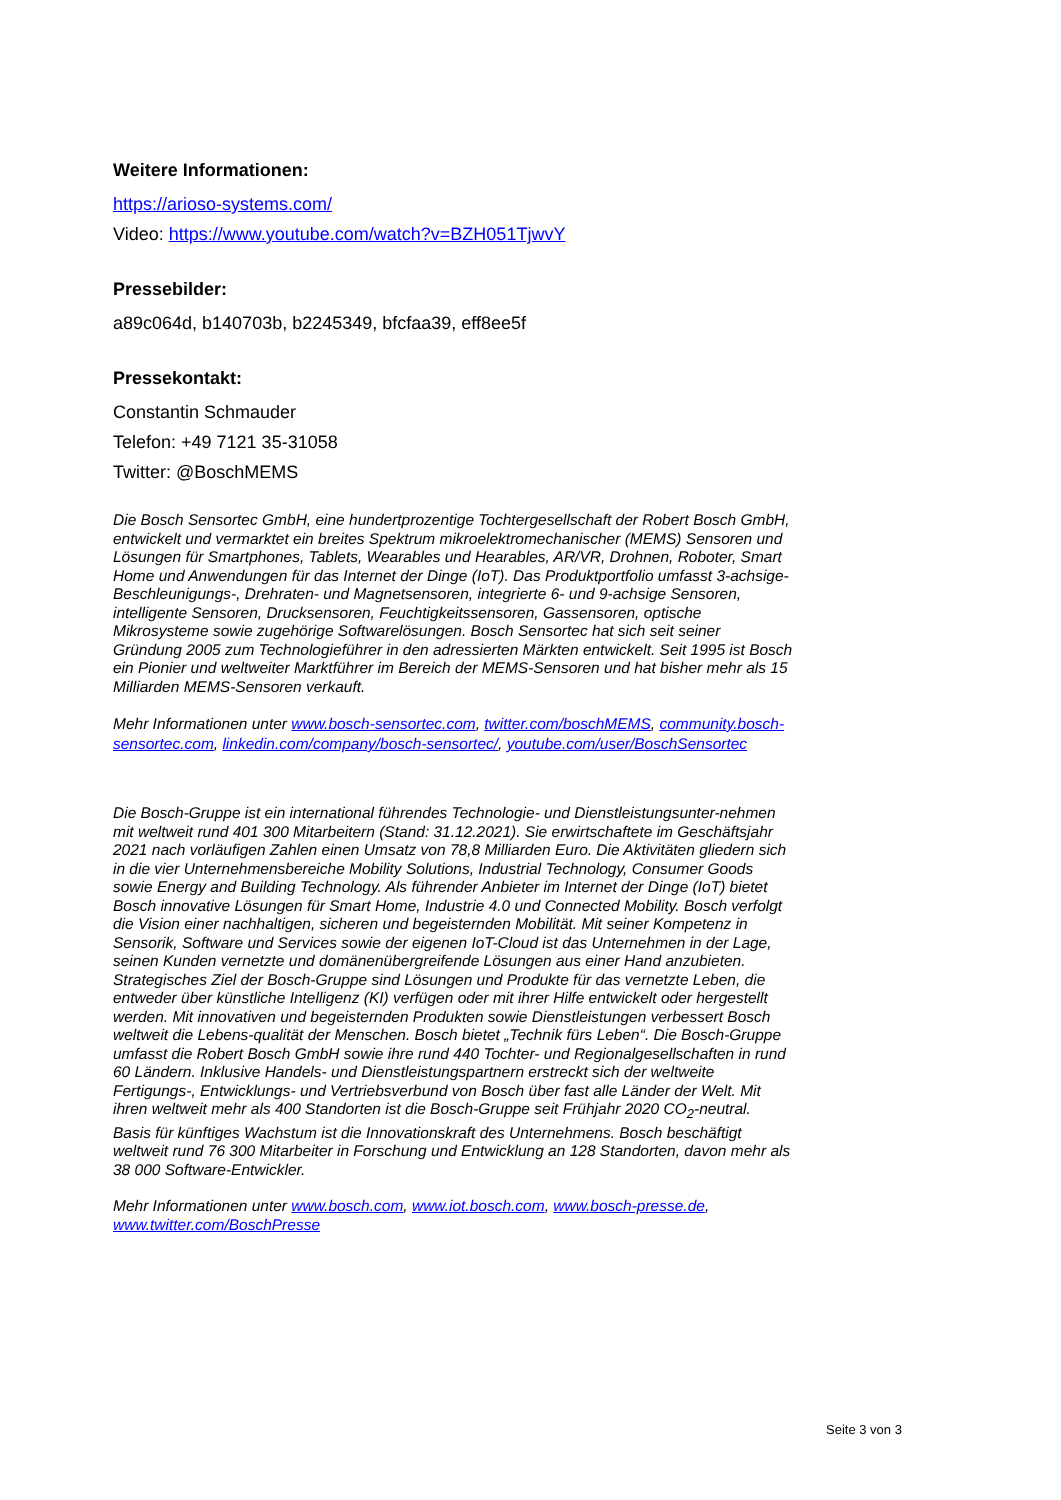Weitere Informationen:
https://arioso-systems.com/
Video: https://www.youtube.com/watch?v=BZH051TjwvY
Pressebilder:
a89c064d, b140703b, b2245349, bfcfaa39, eff8ee5f
Pressekontakt:
Constantin Schmauder
Telefon: +49 7121 35-31058
Twitter: @BoschMEMS
Die Bosch Sensortec GmbH, eine hundertprozentige Tochtergesellschaft der Robert Bosch GmbH, entwickelt und vermarktet ein breites Spektrum mikroelektromechanischer (MEMS) Sensoren und Lösungen für Smartphones, Tablets, Wearables und Hearables, AR/VR, Drohnen, Roboter, Smart Home und Anwendungen für das Internet der Dinge (IoT). Das Produktportfolio umfasst 3-achsige-Beschleunigungs-, Drehraten- und Magnetsensoren, integrierte 6- und 9-achsige Sensoren, intelligente Sensoren, Drucksensoren, Feuchtigkeitssensoren, Gassensoren, optische Mikrosysteme sowie zugehörige Softwarelösungen. Bosch Sensortec hat sich seit seiner Gründung 2005 zum Technologieführer in den adressierten Märkten entwickelt. Seit 1995 ist Bosch ein Pionier und weltweiter Marktführer im Bereich der MEMS-Sensoren und hat bisher mehr als 15 Milliarden MEMS-Sensoren verkauft.
Mehr Informationen unter www.bosch-sensortec.com, twitter.com/boschMEMS, community.bosch-sensortec.com, linkedin.com/company/bosch-sensortec/, youtube.com/user/BoschSensortec
Die Bosch-Gruppe ist ein international führendes Technologie- und Dienstleistungsunter-nehmen mit weltweit rund 401 300 Mitarbeitern (Stand: 31.12.2021). Sie erwirtschaftete im Geschäftsjahr 2021 nach vorläufigen Zahlen einen Umsatz von 78,8 Milliarden Euro. Die Aktivitäten gliedern sich in die vier Unternehmensbereiche Mobility Solutions, Industrial Technology, Consumer Goods sowie Energy and Building Technology. Als führender Anbieter im Internet der Dinge (IoT) bietet Bosch innovative Lösungen für Smart Home, Industrie 4.0 und Connected Mobility. Bosch verfolgt die Vision einer nachhaltigen, sicheren und begeisternden Mobilität. Mit seiner Kompetenz in Sensorik, Software und Services sowie der eigenen IoT-Cloud ist das Unternehmen in der Lage, seinen Kunden vernetzte und domänenübergreifende Lösungen aus einer Hand anzubieten. Strategisches Ziel der Bosch-Gruppe sind Lösungen und Produkte für das vernetzte Leben, die entweder über künstliche Intelligenz (KI) verfügen oder mit ihrer Hilfe entwickelt oder hergestellt werden. Mit innovativen und begeisternden Produkten sowie Dienstleistungen verbessert Bosch weltweit die Lebens-qualität der Menschen. Bosch bietet „Technik fürs Leben“. Die Bosch-Gruppe umfasst die Robert Bosch GmbH sowie ihre rund 440 Tochter- und Regionalgesellschaften in rund 60 Ländern. Inklusive Handels- und Dienstleistungspartnern erstreckt sich der weltweite Fertigungs-, Entwicklungs- und Vertriebsverbund von Bosch über fast alle Länder der Welt. Mit ihren weltweit mehr als 400 Standorten ist die Bosch-Gruppe seit Frühjahr 2020 CO<sub>2</sub>-neutral. Basis für künftiges Wachstum ist die Innovationskraft des Unternehmens. Bosch beschäftigt weltweit rund 76 300 Mitarbeiter in Forschung und Entwicklung an 128 Standorten, davon mehr als 38 000 Software-Entwickler.
Mehr Informationen unter www.bosch.com, www.iot.bosch.com, www.bosch-presse.de, www.twitter.com/BoschPresse
Seite 3 von 3